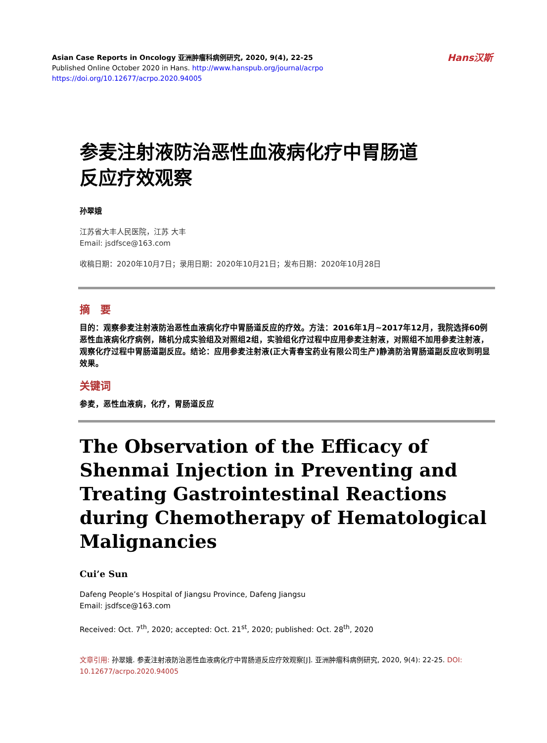Asian Case Reports in Oncology 亚洲肿瘤科病例研究, 2020, 9(4), 22-25
Published Online October 2020 in Hans. http://www.hanspub.org/journal/acrpo
https://doi.org/10.12677/acrpo.2020.94005
Hans汉斯
参麦注射液防治恶性血液病化疗中胃肠道
反应疗效观察
孙翠娥
江苏省大丰人民医院，江苏 大丰
Email: jsdfsce@163.com
收稿日期：2020年10月7日；录用日期：2020年10月21日；发布日期：2020年10月28日
摘　要
目的：观察参麦注射液防治恶性血液病化疗中胃肠道反应的疗效。方法：2016年1月~2017年12月，我院选择60例恶性血液病化疗病例，随机分成实验组及对照组2组，实验组化疗过程中应用参麦注射液，对照组不加用参麦注射液，观察化疗过程中胃肠道副反应。结论：应用参麦注射液(正大青春宝药业有限公司生产)静滴防治胃肠道副反应收到明显效果。
关键词
参麦，恶性血液病，化疗，胃肠道反应
The Observation of the Efficacy of Shenmai Injection in Preventing and Treating Gastrointestinal Reactions during Chemotherapy of Hematological Malignancies
Cui’e Sun
Dafeng People’s Hospital of Jiangsu Province, Dafeng Jiangsu
Email: jsdfsce@163.com
Received: Oct. 7<sup>th</sup>, 2020; accepted: Oct. 21<sup>st</sup>, 2020; published: Oct. 28<sup>th</sup>, 2020
文章引用: 孙翠娥. 参麦注射液防治恶性血液病化疗中胃肠道反应疗效观察[J]. 亚洲肿瘤科病例研究, 2020, 9(4): 22-25. DOI: 10.12677/acrpo.2020.94005